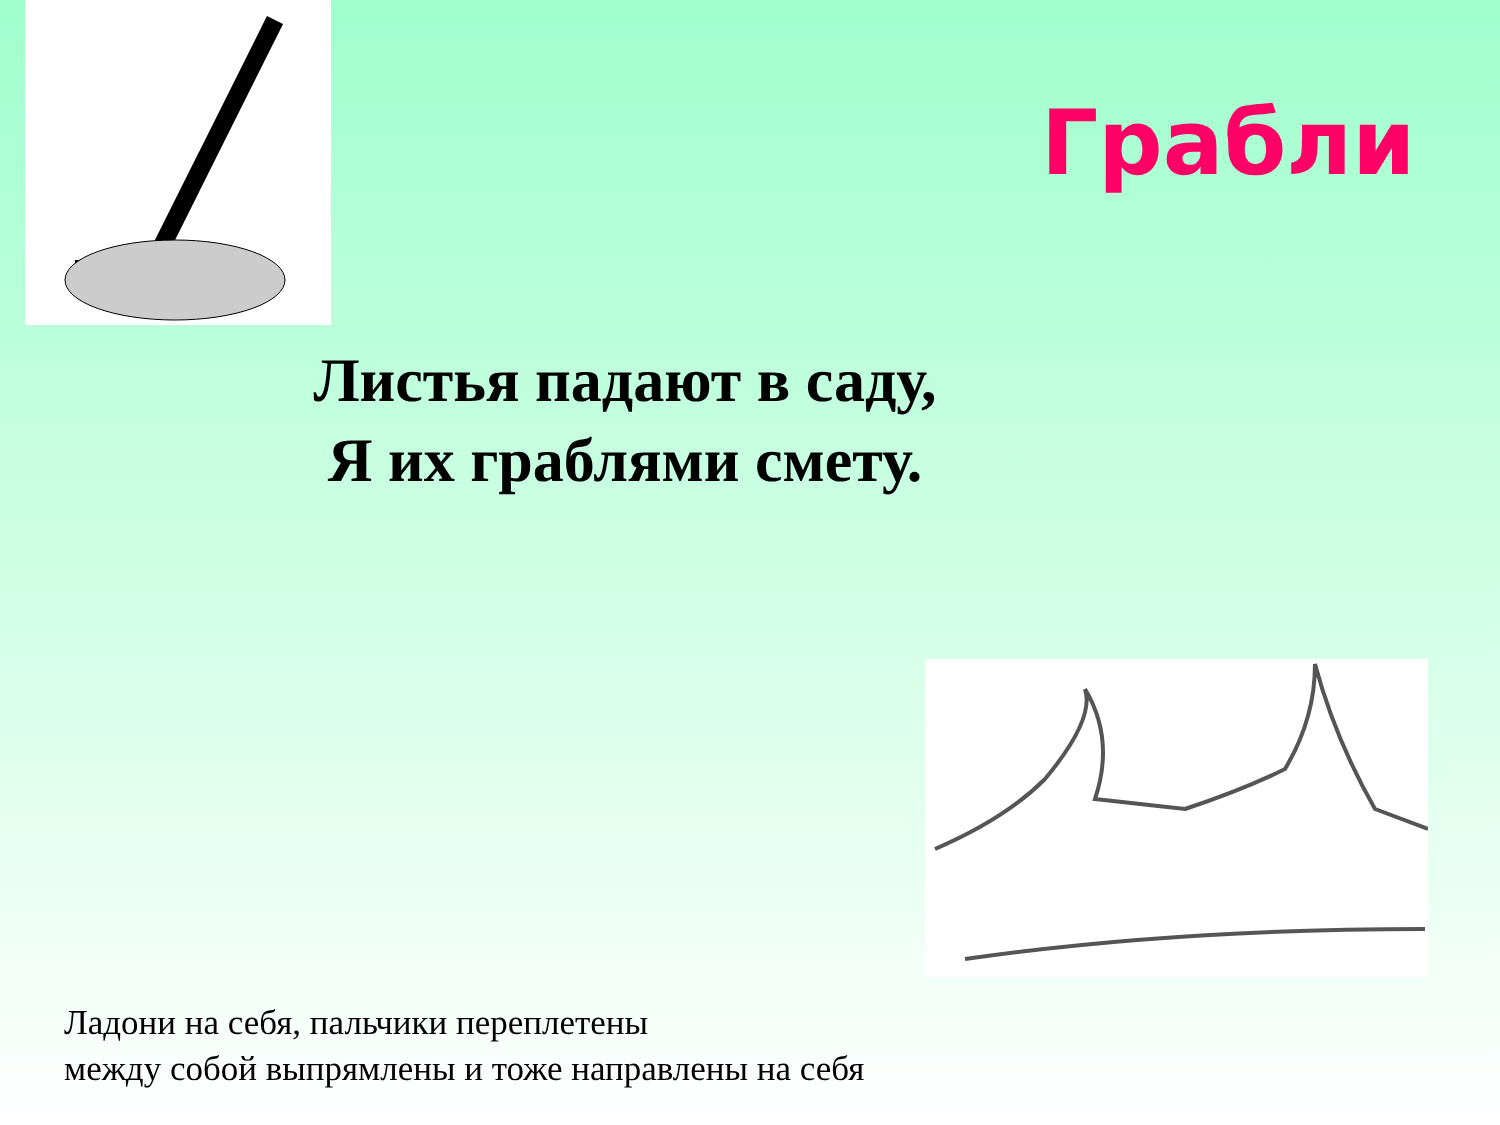Грабли
Листья падают в саду,
Я их граблями смету.
Ладони на себя, пальчики переплетены
между собой выпрямлены и тоже направлены на себя